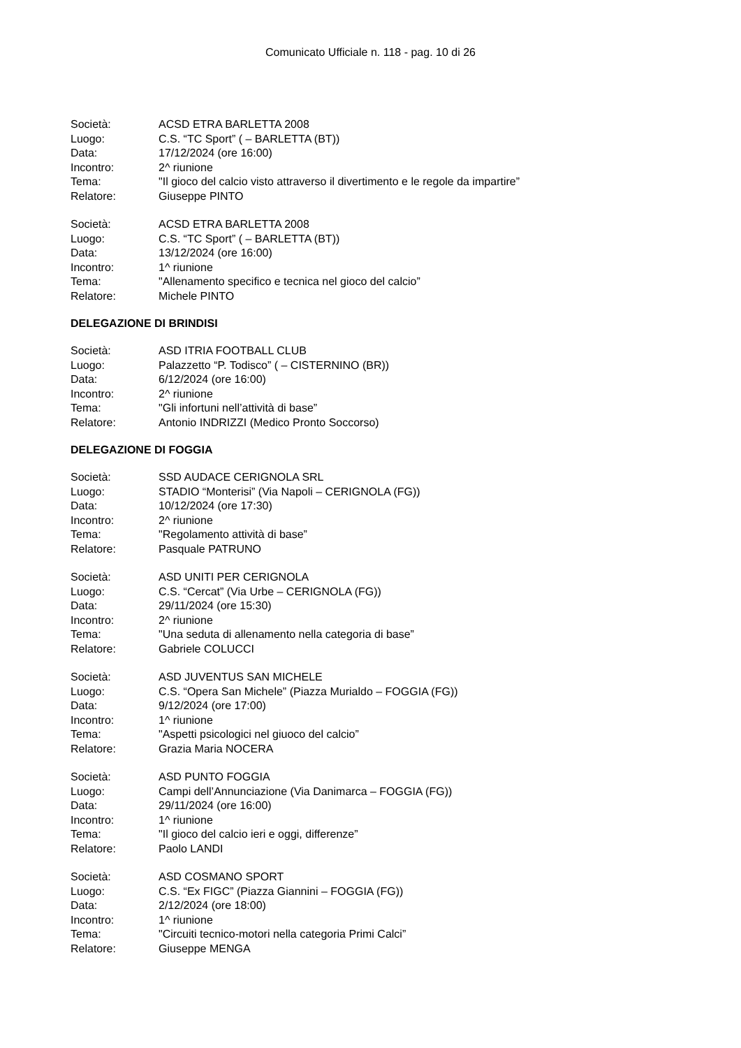Comunicato Ufficiale n. 118 - pag. 10 di 26
Società: ACSD ETRA BARLETTA 2008
Luogo: C.S. “TC Sport” ( – BARLETTA (BT))
Data: 17/12/2024 (ore 16:00)
Incontro: 2^ riunione
Tema: "Il gioco del calcio visto attraverso il divertimento e le regole da impartire”
Relatore: Giuseppe PINTO
Società: ACSD ETRA BARLETTA 2008
Luogo: C.S. “TC Sport” ( – BARLETTA (BT))
Data: 13/12/2024 (ore 16:00)
Incontro: 1^ riunione
Tema: "Allenamento specifico e tecnica nel gioco del calcio”
Relatore: Michele PINTO
DELEGAZIONE DI BRINDISI
Società: ASD ITRIA FOOTBALL CLUB
Luogo: Palazzetto “P. Todisco” ( – CISTERNINO (BR))
Data: 6/12/2024 (ore 16:00)
Incontro: 2^ riunione
Tema: "Gli infortuni nell’attività di base”
Relatore: Antonio INDRIZZI (Medico Pronto Soccorso)
DELEGAZIONE DI FOGGIA
Società: SSD AUDACE CERIGNOLA SRL
Luogo: STADIO “Monterisi” (Via Napoli – CERIGNOLA (FG))
Data: 10/12/2024 (ore 17:30)
Incontro: 2^ riunione
Tema: "Regolamento attività di base”
Relatore: Pasquale PATRUNO
Società: ASD UNITI PER CERIGNOLA
Luogo: C.S. “Cercat” (Via Urbe – CERIGNOLA (FG))
Data: 29/11/2024 (ore 15:30)
Incontro: 2^ riunione
Tema: "Una seduta di allenamento nella categoria di base”
Relatore: Gabriele COLUCCI
Società: ASD JUVENTUS SAN MICHELE
Luogo: C.S. “Opera San Michele” (Piazza Murialdo – FOGGIA (FG))
Data: 9/12/2024 (ore 17:00)
Incontro: 1^ riunione
Tema: "Aspetti psicologici nel giuoco del calcio”
Relatore: Grazia Maria NOCERA
Società: ASD PUNTO FOGGIA
Luogo: Campi dell’Annunciazione (Via Danimarca – FOGGIA (FG))
Data: 29/11/2024 (ore 16:00)
Incontro: 1^ riunione
Tema: "Il gioco del calcio ieri e oggi, differenze”
Relatore: Paolo LANDI
Società: ASD COSMANO SPORT
Luogo: C.S. “Ex FIGC” (Piazza Giannini – FOGGIA (FG))
Data: 2/12/2024 (ore 18:00)
Incontro: 1^ riunione
Tema: "Circuiti tecnico-motori nella categoria Primi Calci”
Relatore: Giuseppe MENGA